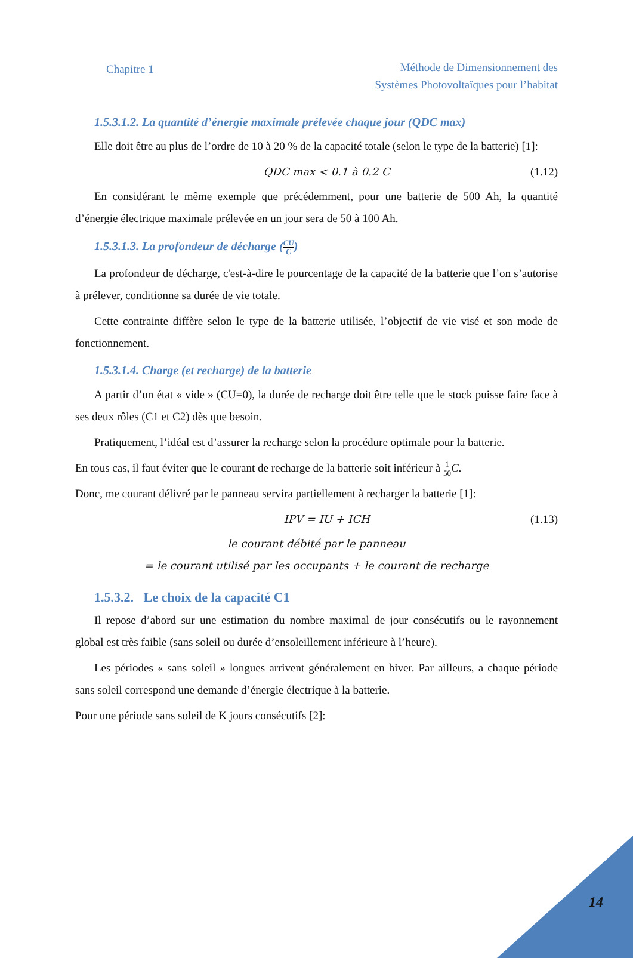Chapitre 1
Méthode de Dimensionnement des
Systèmes Photovoltaïques pour l’habitat
1.5.3.1.2. La quantité d’énergie maximale prélevée chaque jour (QDC max)
Elle doit être au plus de l’ordre de 10 à 20 % de la capacité totale (selon le type de la batterie) [1]:
QDC max < 0.1 à 0.2 C (1.12)
En considérant le même exemple que précédemment, pour une batterie de 500 Ah, la quantité d’énergie électrique maximale prélevée en un jour sera de 50 à 100 Ah.
1.5.3.1.3. La profondeur de décharge (CU C)
La profondeur de décharge, c'est-à-dire le pourcentage de la capacité de la batterie que l’on s’autorise à prélever, conditionne sa durée de vie totale.
Cette contrainte diffère selon le type de la batterie utilisée, l’objectif de vie visé et son mode de fonctionnement.
1.5.3.1.4. Charge (et recharge) de la batterie
A partir d’un état « vide » (CU=0), la durée de recharge doit être telle que le stock puisse faire face à ses deux rôles (C1 et C2) dès que besoin.
Pratiquement, l’idéal est d’assurer la recharge selon la procédure optimale pour la batterie.
En tous cas, il faut éviter que le courant de recharge de la batterie soit inférieur à 1 50 C.
Donc, me courant délivré par le panneau servira partiellement à recharger la batterie [1]:
IPV = IU + ICH (1.13)
le courant débité par le panneau
= le courant utilisé par les occupants + le courant de recharge
1.5.3.2. Le choix de la capacité C1
Il repose d’abord sur une estimation du nombre maximal de jour consécutifs ou le rayonnement global est très faible (sans soleil ou durée d’ensoleillement inférieure à l’heure).
Les périodes « sans soleil » longues arrivent généralement en hiver. Par ailleurs, a chaque période sans soleil correspond une demande d’énergie électrique à la batterie.
Pour une période sans soleil de K jours consécutifs [2]:
14